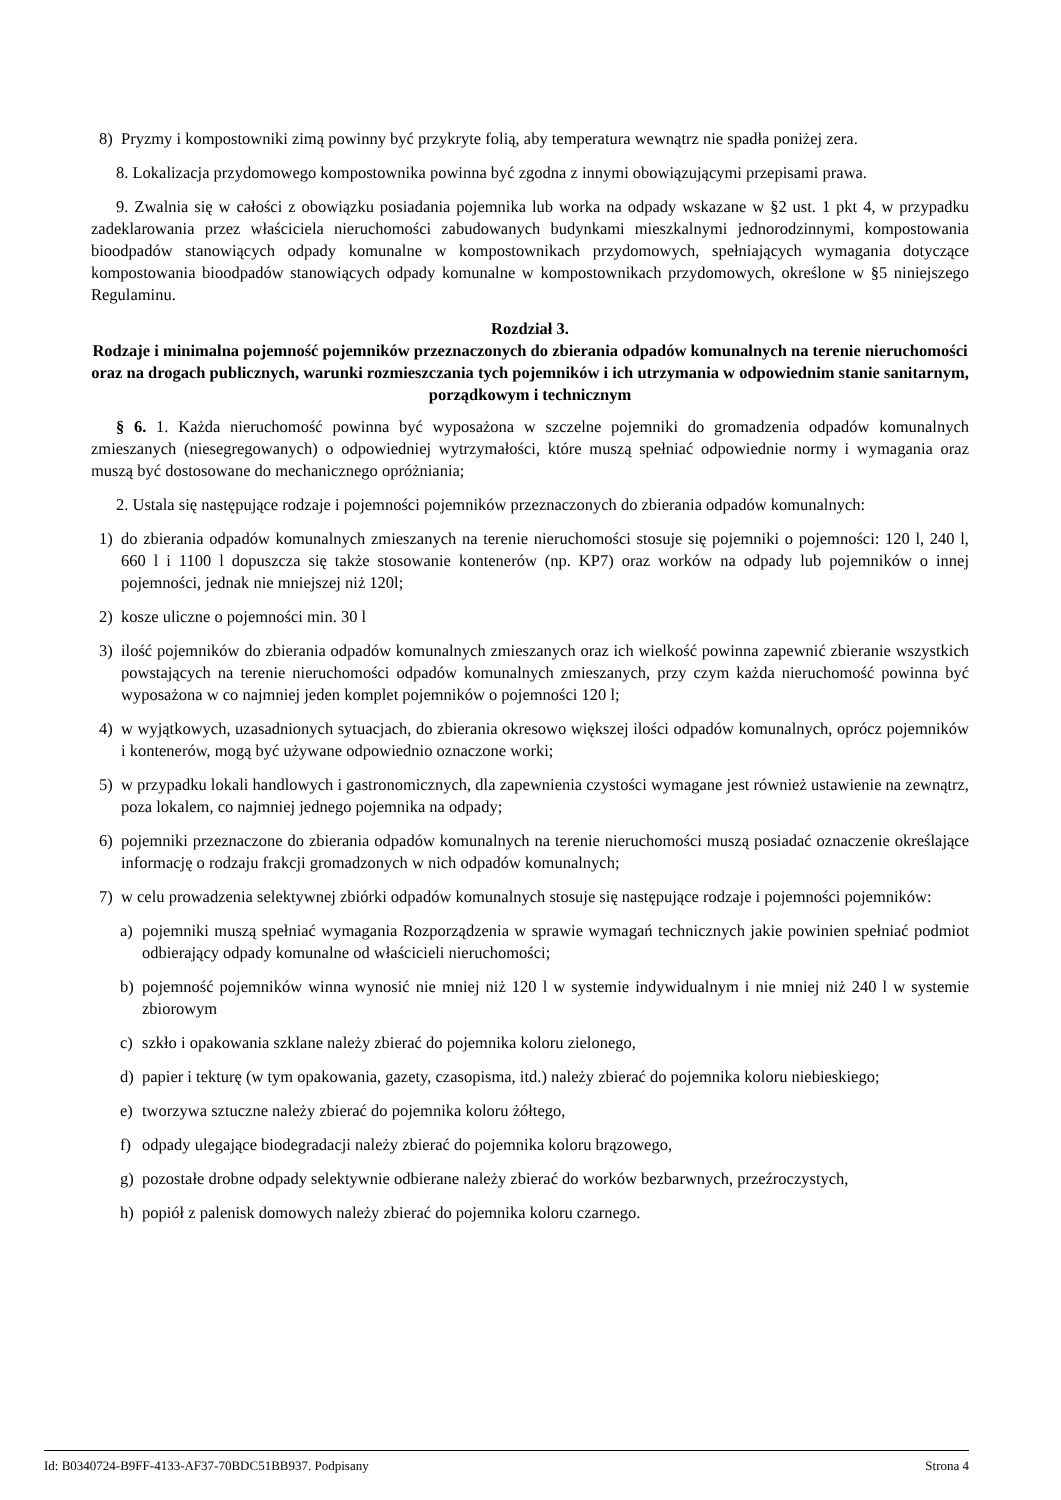8) Pryzmy i kompostowniki zimą powinny być przykryte folią, aby temperatura wewnątrz nie spadła poniżej zera.
8. Lokalizacja przydomowego kompostownika powinna być zgodna z innymi obowiązującymi przepisami prawa.
9. Zwalnia się w całości z obowiązku posiadania pojemnika lub worka na odpady wskazane w §2 ust. 1 pkt 4, w przypadku zadeklarowania przez właściciela nieruchomości zabudowanych budynkami mieszkalnymi jednorodzinnymi, kompostowania bioodpadów stanowiących odpady komunalne w kompostownikach przydomowych, spełniających wymagania dotyczące kompostowania bioodpadów stanowiących odpady komunalne w kompostownikach przydomowych, określone w §5 niniejszego Regulaminu.
Rozdział 3.
Rodzaje i minimalna pojemność pojemników przeznaczonych do zbierania odpadów komunalnych na terenie nieruchomości oraz na drogach publicznych, warunki rozmieszczania tych pojemników i ich utrzymania w odpowiednim stanie sanitarnym, porządkowym i technicznym
§ 6. 1. Każda nieruchomość powinna być wyposażona w szczelne pojemniki do gromadzenia odpadów komunalnych zmieszanych (niesegregowanych) o odpowiedniej wytrzymałości, które muszą spełniać odpowiednie normy i wymagania oraz muszą być dostosowane do mechanicznego opróżniania;
2. Ustala się następujące rodzaje i pojemności pojemników przeznaczonych do zbierania odpadów komunalnych:
1) do zbierania odpadów komunalnych zmieszanych na terenie nieruchomości stosuje się pojemniki o pojemności: 120 l, 240 l, 660 l i 1100 l dopuszcza się także stosowanie kontenerów (np. KP7) oraz worków na odpady lub pojemników o innej pojemności, jednak nie mniejszej niż 120l;
2) kosze uliczne o pojemności min. 30 l
3) ilość pojemników do zbierania odpadów komunalnych zmieszanych oraz ich wielkość powinna zapewnić zbieranie wszystkich powstających na terenie nieruchomości odpadów komunalnych zmieszanych, przy czym każda nieruchomość powinna być wyposażona w co najmniej jeden komplet pojemników o pojemności 120 l;
4) w wyjątkowych, uzasadnionych sytuacjach, do zbierania okresowo większej ilości odpadów komunalnych, oprócz pojemników i kontenerów, mogą być używane odpowiednio oznaczone worki;
5) w przypadku lokali handlowych i gastronomicznych, dla zapewnienia czystości wymagane jest również ustawienie na zewnątrz, poza lokalem, co najmniej jednego pojemnika na odpady;
6) pojemniki przeznaczone do zbierania odpadów komunalnych na terenie nieruchomości muszą posiadać oznaczenie określające informację o rodzaju frakcji gromadzonych w nich odpadów komunalnych;
7) w celu prowadzenia selektywnej zbiórki odpadów komunalnych stosuje się następujące rodzaje i pojemności pojemników:
a) pojemniki muszą spełniać wymagania Rozporządzenia w sprawie wymagań technicznych jakie powinien spełniać podmiot odbierający odpady komunalne od właścicieli nieruchomości;
b) pojemność pojemników winna wynosić nie mniej niż 120 l w systemie indywidualnym i nie mniej niż 240 l w systemie zbiorowym
c) szkło i opakowania szklane należy zbierać do pojemnika koloru zielonego,
d) papier i tekturę (w tym opakowania, gazety, czasopisma, itd.) należy zbierać do pojemnika koloru niebieskiego;
e) tworzywa sztuczne należy zbierać do pojemnika koloru żółtego,
f) odpady ulegające biodegradacji należy zbierać do pojemnika koloru brązowego,
g) pozostałe drobne odpady selektywnie odbierane należy zbierać do worków bezbarwnych, przeźroczystych,
h) popiół z palenisk domowych należy zbierać do pojemnika koloru czarnego.
Id: B0340724-B9FF-4133-AF37-70BDC51BB937. Podpisany Strona 4